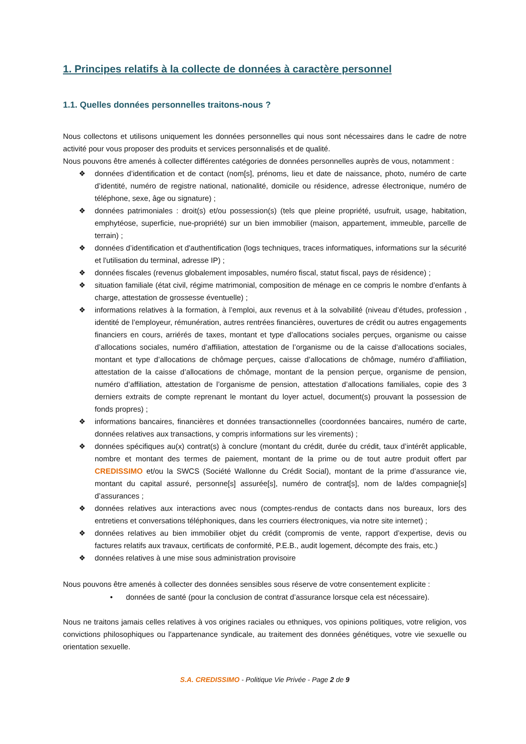1. Principes relatifs à la collecte de données à caractère personnel
1.1. Quelles données personnelles traitons-nous ?
Nous collectons et utilisons uniquement les données personnelles qui nous sont nécessaires dans le cadre de notre activité pour vous proposer des produits et services personnalisés et de qualité.
Nous pouvons être amenés à collecter différentes catégories de données personnelles auprès de vous, notamment :
❖ données d’identification et de contact (nom[s], prénoms, lieu et date de naissance, photo, numéro de carte d’identité, numéro de registre national, nationalité, domicile ou résidence, adresse électronique, numéro de téléphone, sexe, âge ou signature) ;
❖ données patrimoniales : droit(s) et/ou possession(s) (tels que pleine propriété, usufruit, usage, habitation, emphytéose, superficie, nue-propriété) sur un bien immobilier (maison, appartement, immeuble, parcelle de terrain) ;
❖ données d’identification et d'authentification (logs techniques, traces informatiques, informations sur la sécurité et l'utilisation du terminal, adresse IP) ;
❖ données fiscales (revenus globalement imposables, numéro fiscal, statut fiscal, pays de résidence) ;
❖ situation familiale (état civil, régime matrimonial, composition de ménage en ce compris le nombre d’enfants à charge, attestation de grossesse éventuelle) ;
❖ informations relatives à la formation, à l’emploi, aux revenus et à la solvabilité (niveau d’études, profession , identité de l’employeur, rémunération, autres rentrées financières, ouvertures de crédit ou autres engagements financiers en cours, arriérés de taxes, montant et type d’allocations sociales perçues, organisme ou caisse d’allocations sociales, numéro d’affiliation, attestation de l’organisme ou de la caisse d’allocations sociales, montant et type d’allocations de chômage perçues, caisse d’allocations de chômage, numéro d’affiliation, attestation de la caisse d’allocations de chômage, montant de la pension perçue, organisme de pension, numéro d’affiliation, attestation de l’organisme de pension, attestation d’allocations familiales, copie des 3 derniers extraits de compte reprenant le montant du loyer actuel, document(s) prouvant la possession de fonds propres) ;
❖ informations bancaires, financières et données transactionnelles (coordonnées bancaires, numéro de carte, données relatives aux transactions, y compris informations sur les virements) ;
❖ données spécifiques au(x) contrat(s) à conclure (montant du crédit, durée du crédit, taux d’intérêt applicable, nombre et montant des termes de paiement, montant de la prime ou de tout autre produit offert par CREDISSIMO et/ou la SWCS (Société Wallonne du Crédit Social), montant de la prime d’assurance vie, montant du capital assuré, personne[s] assurée[s], numéro de contrat[s], nom de la/des compagnie[s] d’assurances ;
❖ données relatives aux interactions avec nous (comptes-rendus de contacts dans nos bureaux, lors des entretiens et conversations téléphoniques, dans les courriers électroniques, via notre site internet) ;
❖ données relatives au bien immobilier objet du crédit (compromis de vente, rapport d’expertise, devis ou factures relatifs aux travaux, certificats de conformité, P.E.B., audit logement, décompte des frais, etc.)
❖ données relatives à une mise sous administration provisoire
Nous pouvons être amenés à collecter des données sensibles sous réserve de votre consentement explicite :
• données de santé (pour la conclusion de contrat d’assurance lorsque cela est nécessaire).
Nous ne traitons jamais celles relatives à vos origines raciales ou ethniques, vos opinions politiques, votre religion, vos convictions philosophiques ou l'appartenance syndicale, au traitement des données génétiques, votre vie sexuelle ou orientation sexuelle.
S.A. CREDISSIMO - Politique Vie Privée - Page 2 de 9